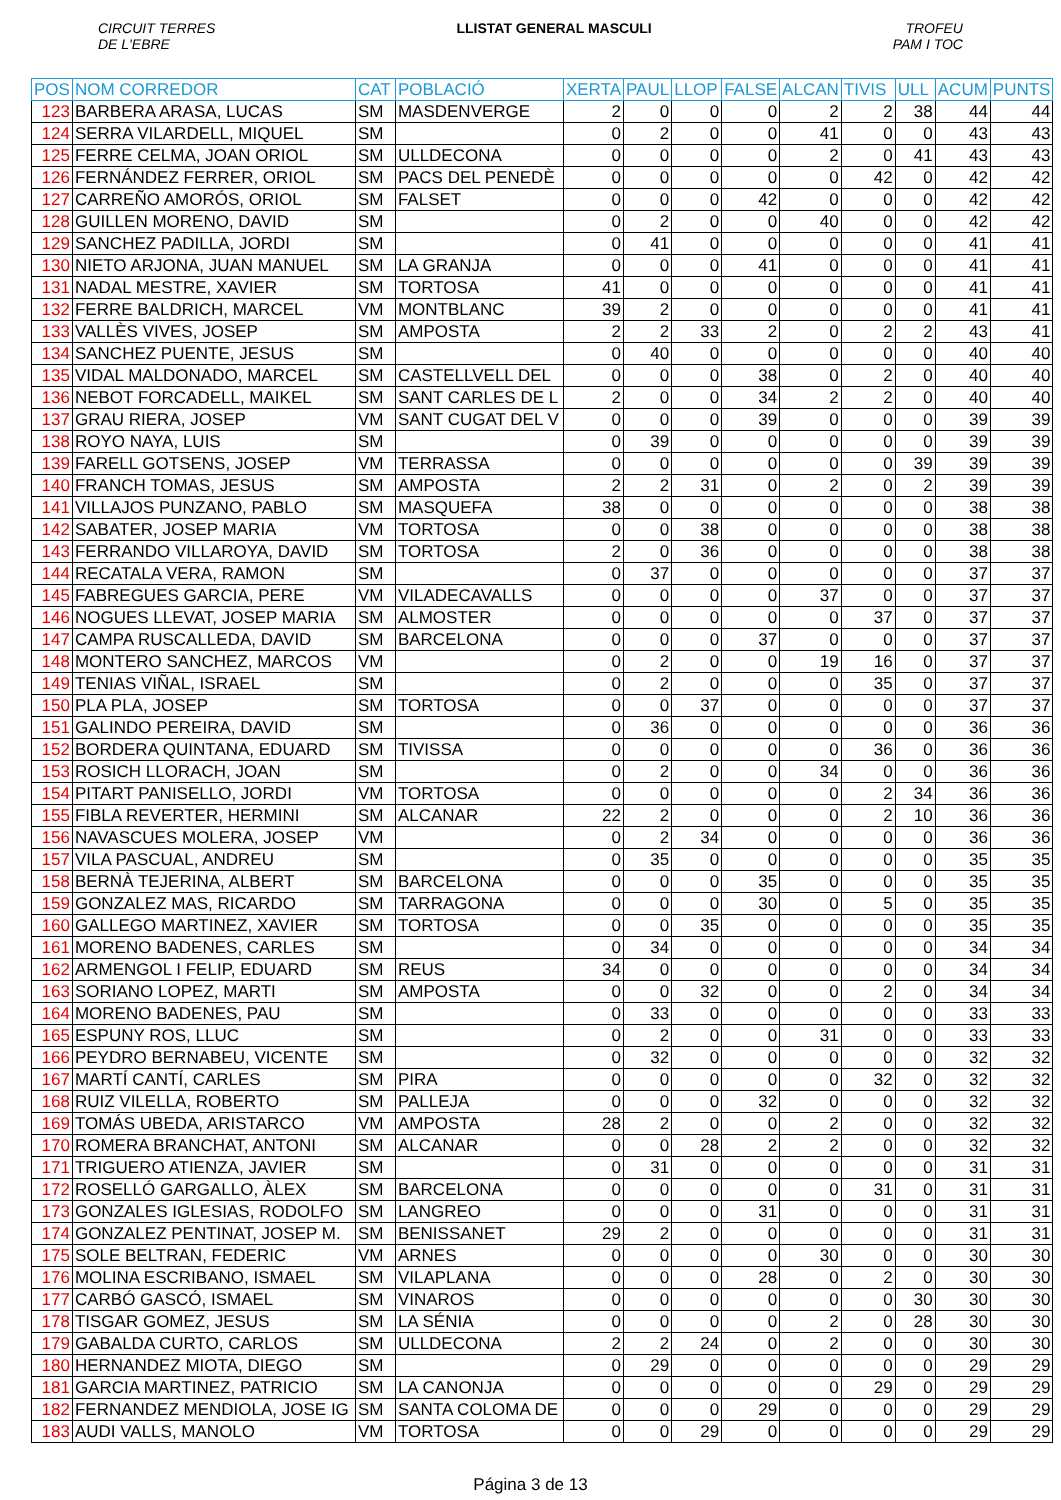CIRCUIT TERRES
DE L'EBRE
LLISTAT GENERAL MASCULI TROFEU
PAM I TOC
| POS | NOM CORREDOR | CAT | POBLACIÓ | XERTA | PAUL | LLOP | FALSE | ALCAN | TIVIS | ULL | ACUM | PUNTS |
| --- | --- | --- | --- | --- | --- | --- | --- | --- | --- | --- | --- | --- |
| 123 | BARBERA ARASA, LUCAS | SM | MASDENVERGE | 2 | 0 | 0 | 0 | 2 | 2 | 38 | 44 | 44 |
| 124 | SERRA VILARDELL, MIQUEL | SM | | 0 | 2 | 0 | 0 | 41 | 0 | 0 | 43 | 43 |
| 125 | FERRE CELMA, JOAN ORIOL | SM | ULLDECONA | 0 | 0 | 0 | 0 | 2 | 0 | 41 | 43 | 43 |
| 126 | FERNÁNDEZ FERRER, ORIOL | SM | PACS DEL PENEDÈ | 0 | 0 | 0 | 0 | 0 | 42 | 0 | 42 | 42 |
| 127 | CARREÑO AMORÓS, ORIOL | SM | FALSET | 0 | 0 | 0 | 42 | 0 | 0 | 0 | 42 | 42 |
| 128 | GUILLEN MORENO, DAVID | SM | | 0 | 2 | 0 | 0 | 40 | 0 | 0 | 42 | 42 |
| 129 | SANCHEZ PADILLA, JORDI | SM | | 0 | 41 | 0 | 0 | 0 | 0 | 0 | 41 | 41 |
| 130 | NIETO ARJONA, JUAN MANUEL | SM | LA GRANJA | 0 | 0 | 0 | 41 | 0 | 0 | 0 | 41 | 41 |
| 131 | NADAL MESTRE, XAVIER | SM | TORTOSA | 41 | 0 | 0 | 0 | 0 | 0 | 0 | 41 | 41 |
| 132 | FERRE BALDRICH, MARCEL | VM | MONTBLANC | 39 | 2 | 0 | 0 | 0 | 0 | 0 | 41 | 41 |
| 133 | VALLÈS VIVES, JOSEP | SM | AMPOSTA | 2 | 2 | 33 | 2 | 0 | 2 | 2 | 43 | 41 |
| 134 | SANCHEZ PUENTE, JESUS | SM | | 0 | 40 | 0 | 0 | 0 | 0 | 0 | 40 | 40 |
| 135 | VIDAL MALDONADO, MARCEL | SM | CASTELLVELL DEL | 0 | 0 | 0 | 38 | 0 | 2 | 0 | 40 | 40 |
| 136 | NEBOT FORCADELL, MAIKEL | SM | SANT CARLES DE L | 2 | 0 | 0 | 34 | 2 | 2 | 0 | 40 | 40 |
| 137 | GRAU RIERA, JOSEP | VM | SANT CUGAT DEL V | 0 | 0 | 0 | 39 | 0 | 0 | 0 | 39 | 39 |
| 138 | ROYO NAYA, LUIS | SM | | 0 | 39 | 0 | 0 | 0 | 0 | 0 | 39 | 39 |
| 139 | FARELL GOTSENS, JOSEP | VM | TERRASSA | 0 | 0 | 0 | 0 | 0 | 0 | 39 | 39 | 39 |
| 140 | FRANCH TOMAS, JESUS | SM | AMPOSTA | 2 | 2 | 31 | 0 | 2 | 0 | 2 | 39 | 39 |
| 141 | VILLAJOS PUNZANO, PABLO | SM | MASQUEFA | 38 | 0 | 0 | 0 | 0 | 0 | 0 | 38 | 38 |
| 142 | SABATER, JOSEP MARIA | VM | TORTOSA | 0 | 0 | 38 | 0 | 0 | 0 | 0 | 38 | 38 |
| 143 | FERRANDO VILLAROYA, DAVID | SM | TORTOSA | 2 | 0 | 36 | 0 | 0 | 0 | 0 | 38 | 38 |
| 144 | RECATALA VERA, RAMON | SM | | 0 | 37 | 0 | 0 | 0 | 0 | 0 | 37 | 37 |
| 145 | FABREGUES GARCIA, PERE | VM | VILADECAVALLS | 0 | 0 | 0 | 0 | 37 | 0 | 0 | 37 | 37 |
| 146 | NOGUES LLEVAT, JOSEP MARIA | SM | ALMOSTER | 0 | 0 | 0 | 0 | 0 | 37 | 0 | 37 | 37 |
| 147 | CAMPA RUSCALLEDA, DAVID | SM | BARCELONA | 0 | 0 | 0 | 37 | 0 | 0 | 0 | 37 | 37 |
| 148 | MONTERO SANCHEZ, MARCOS | VM | | 0 | 2 | 0 | 0 | 19 | 16 | 0 | 37 | 37 |
| 149 | TENIAS VIÑAL, ISRAEL | SM | | 0 | 2 | 0 | 0 | 0 | 35 | 0 | 37 | 37 |
| 150 | PLA PLA, JOSEP | SM | TORTOSA | 0 | 0 | 37 | 0 | 0 | 0 | 0 | 37 | 37 |
| 151 | GALINDO PEREIRA, DAVID | SM | | 0 | 36 | 0 | 0 | 0 | 0 | 0 | 36 | 36 |
| 152 | BORDERA QUINTANA, EDUARD | SM | TIVISSA | 0 | 0 | 0 | 0 | 0 | 36 | 0 | 36 | 36 |
| 153 | ROSICH LLORACH, JOAN | SM | | 0 | 2 | 0 | 0 | 34 | 0 | 0 | 36 | 36 |
| 154 | PITART PANISELLO, JORDI | VM | TORTOSA | 0 | 0 | 0 | 0 | 0 | 2 | 34 | 36 | 36 |
| 155 | FIBLA REVERTER, HERMINI | SM | ALCANAR | 22 | 2 | 0 | 0 | 0 | 2 | 10 | 36 | 36 |
| 156 | NAVASCUES MOLERA, JOSEP | VM | | 0 | 2 | 34 | 0 | 0 | 0 | 0 | 36 | 36 |
| 157 | VILA PASCUAL, ANDREU | SM | | 0 | 35 | 0 | 0 | 0 | 0 | 0 | 35 | 35 |
| 158 | BERNÀ TEJERINA, ALBERT | SM | BARCELONA | 0 | 0 | 0 | 35 | 0 | 0 | 0 | 35 | 35 |
| 159 | GONZALEZ MAS, RICARDO | SM | TARRAGONA | 0 | 0 | 0 | 30 | 0 | 5 | 0 | 35 | 35 |
| 160 | GALLEGO MARTINEZ, XAVIER | SM | TORTOSA | 0 | 0 | 35 | 0 | 0 | 0 | 0 | 35 | 35 |
| 161 | MORENO BADENES, CARLES | SM | | 0 | 34 | 0 | 0 | 0 | 0 | 0 | 34 | 34 |
| 162 | ARMENGOL I FELIP, EDUARD | SM | REUS | 34 | 0 | 0 | 0 | 0 | 0 | 0 | 34 | 34 |
| 163 | SORIANO LOPEZ, MARTI | SM | AMPOSTA | 0 | 0 | 32 | 0 | 0 | 2 | 0 | 34 | 34 |
| 164 | MORENO BADENES, PAU | SM | | 0 | 33 | 0 | 0 | 0 | 0 | 0 | 33 | 33 |
| 165 | ESPUNY ROS, LLUC | SM | | 0 | 2 | 0 | 0 | 31 | 0 | 0 | 33 | 33 |
| 166 | PEYDRO BERNABEU, VICENTE | SM | | 0 | 32 | 0 | 0 | 0 | 0 | 0 | 32 | 32 |
| 167 | MARTÍ CANTÍ, CARLES | SM | PIRA | 0 | 0 | 0 | 0 | 0 | 32 | 0 | 32 | 32 |
| 168 | RUIZ VILELLA, ROBERTO | SM | PALLEJA | 0 | 0 | 0 | 32 | 0 | 0 | 0 | 32 | 32 |
| 169 | TOMÁS UBEDA, ARISTARCO | VM | AMPOSTA | 28 | 2 | 0 | 0 | 2 | 0 | 0 | 32 | 32 |
| 170 | ROMERA BRANCHAT, ANTONI | SM | ALCANAR | 0 | 0 | 28 | 2 | 2 | 0 | 0 | 32 | 32 |
| 171 | TRIGUERO ATIENZA, JAVIER | SM | | 0 | 31 | 0 | 0 | 0 | 0 | 0 | 31 | 31 |
| 172 | ROSELLÓ GARGALLO, ÀLEX | SM | BARCELONA | 0 | 0 | 0 | 0 | 0 | 31 | 0 | 31 | 31 |
| 173 | GONZALES IGLESIAS, RODOLFO | SM | LANGREO | 0 | 0 | 0 | 31 | 0 | 0 | 0 | 31 | 31 |
| 174 | GONZALEZ PENTINAT, JOSEP M. | SM | BENISSANET | 29 | 2 | 0 | 0 | 0 | 0 | 0 | 31 | 31 |
| 175 | SOLE BELTRAN, FEDERIC | VM | ARNES | 0 | 0 | 0 | 0 | 30 | 0 | 0 | 30 | 30 |
| 176 | MOLINA ESCRIBANO, ISMAEL | SM | VILAPLANA | 0 | 0 | 0 | 28 | 0 | 2 | 0 | 30 | 30 |
| 177 | CARBÓ GASCÓ, ISMAEL | SM | VINAROS | 0 | 0 | 0 | 0 | 0 | 0 | 30 | 30 | 30 |
| 178 | TISGAR GOMEZ, JESUS | SM | LA SÉNIA | 0 | 0 | 0 | 0 | 2 | 0 | 28 | 30 | 30 |
| 179 | GABALDA CURTO, CARLOS | SM | ULLDECONA | 2 | 2 | 24 | 0 | 2 | 0 | 0 | 30 | 30 |
| 180 | HERNANDEZ MIOTA, DIEGO | SM | | 0 | 29 | 0 | 0 | 0 | 0 | 0 | 29 | 29 |
| 181 | GARCIA MARTINEZ, PATRICIO | SM | LA CANONJA | 0 | 0 | 0 | 0 | 0 | 29 | 0 | 29 | 29 |
| 182 | FERNANDEZ MENDIOLA, JOSE IG | SM | SANTA COLOMA DE | 0 | 0 | 0 | 29 | 0 | 0 | 0 | 29 | 29 |
| 183 | AUDI VALLS, MANOLO | VM | TORTOSA | 0 | 0 | 29 | 0 | 0 | 0 | 0 | 29 | 29 |
Página 3 de 13